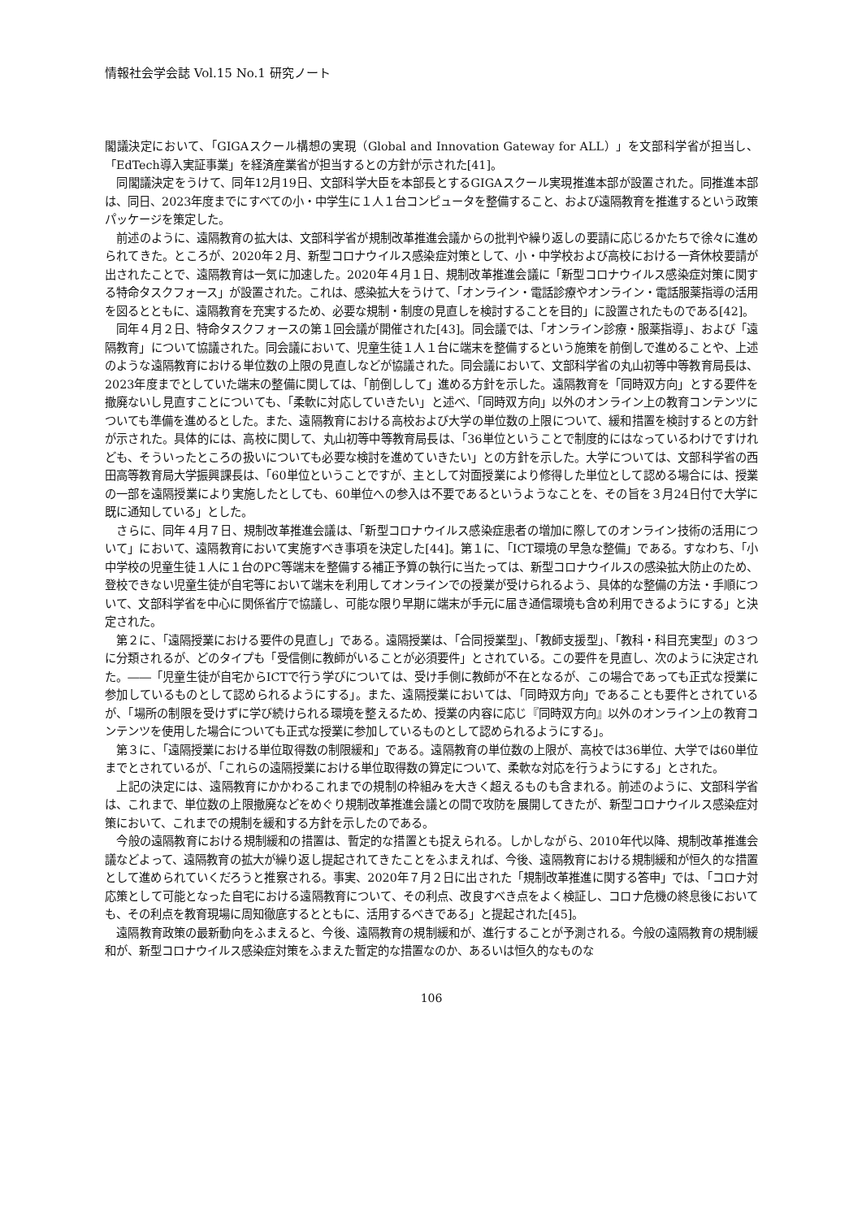情報社会学会誌 Vol.15 No.1 研究ノート
閣議決定において、「GIGAスクール構想の実現（Global and Innovation Gateway for ALL）」を文部科学省が担当し、「EdTech導入実証事業」を経済産業省が担当するとの方針が示された[41]。
同閣議決定をうけて、同年12月19日、文部科学大臣を本部長とするGIGAスクール実現推進本部が設置された。同推進本部は、同日、2023年度までにすべての小・中学生に１人１台コンピュータを整備すること、および遠隔教育を推進するという政策パッケージを策定した。
前述のように、遠隔教育の拡大は、文部科学省が規制改革推進会議からの批判や繰り返しの要請に応じるかたちで徐々に進められてきた。ところが、2020年２月、新型コロナウイルス感染症対策として、小・中学校および高校における一斉休校要請が出されたことで、遠隔教育は一気に加速した。2020年４月１日、規制改革推進会議に「新型コロナウイルス感染症対策に関する特命タスクフォース」が設置された。これは、感染拡大をうけて、「オンライン・電話診療やオンライン・電話服薬指導の活用を図るとともに、遠隔教育を充実するため、必要な規制・制度の見直しを検討することを目的」に設置されたものである[42]。
同年４月２日、特命タスクフォースの第１回会議が開催された[43]。同会議では、「オンライン診療・服薬指導」、および「遠隔教育」について協議された。同会議において、児童生徒１人１台に端末を整備するという施策を前倒しで進めることや、上述のような遠隔教育における単位数の上限の見直しなどが協議された。同会議において、文部科学省の丸山初等中等教育局長は、2023年度までとしていた端末の整備に関しては、「前倒しして」進める方針を示した。遠隔教育を「同時双方向」とする要件を撤廃ないし見直すことについても、「柔軟に対応していきたい」と述べ、「同時双方向」以外のオンライン上の教育コンテンツについても準備を進めるとした。また、遠隔教育における高校および大学の単位数の上限について、緩和措置を検討するとの方針が示された。具体的には、高校に関して、丸山初等中等教育局長は、「36単位ということで制度的にはなっているわけですけれども、そういったところの扱いについても必要な検討を進めていきたい」との方針を示した。大学については、文部科学省の西田高等教育局大学振興課長は、「60単位ということですが、主として対面授業により修得した単位として認める場合には、授業の一部を遠隔授業により実施したとしても、60単位への参入は不要であるというようなことを、その旨を３月24日付で大学に既に通知している」とした。
さらに、同年４月７日、規制改革推進会議は、「新型コロナウイルス感染症患者の増加に際してのオンライン技術の活用について」において、遠隔教育において実施すべき事項を決定した[44]。第１に、「ICT環境の早急な整備」である。すなわち、「小中学校の児童生徒１人に１台のPC等端末を整備する補正予算の執行に当たっては、新型コロナウイルスの感染拡大防止のため、登校できない児童生徒が自宅等において端末を利用してオンラインでの授業が受けられるよう、具体的な整備の方法・手順について、文部科学省を中心に関係省庁で協議し、可能な限り早期に端末が手元に届き通信環境も含め利用できるようにする」と決定された。
第２に、「遠隔授業における要件の見直し」である。遠隔授業は、「合同授業型」、「教師支援型」、「教科・科目充実型」の３つに分類されるが、どのタイプも「受信側に教師がいることが必須要件」とされている。この要件を見直し、次のように決定された。――「児童生徒が自宅からICTで行う学びについては、受け手側に教師が不在となるが、この場合であっても正式な授業に参加しているものとして認められるようにする」。また、遠隔授業においては、「同時双方向」であることも要件とされているが、「場所の制限を受けずに学び続けられる環境を整えるため、授業の内容に応じ『同時双方向』以外のオンライン上の教育コンテンツを使用した場合についても正式な授業に参加しているものとして認められるようにする」。
第３に、「遠隔授業における単位取得数の制限緩和」である。遠隔教育の単位数の上限が、高校では36単位、大学では60単位までとされているが、「これらの遠隔授業における単位取得数の算定について、柔軟な対応を行うようにする」とされた。
上記の決定には、遠隔教育にかかわるこれまでの規制の枠組みを大きく超えるものも含まれる。前述のように、文部科学省は、これまで、単位数の上限撤廃などをめぐり規制改革推進会議との間で攻防を展開してきたが、新型コロナウイルス感染症対策において、これまでの規制を緩和する方針を示したのである。
今般の遠隔教育における規制緩和の措置は、暫定的な措置とも捉えられる。しかしながら、2010年代以降、規制改革推進会議などよって、遠隔教育の拡大が繰り返し提起されてきたことをふまえれば、今後、遠隔教育における規制緩和が恒久的な措置として進められていくだろうと推察される。事実、2020年７月２日に出された「規制改革推進に関する答申」では、「コロナ対応策として可能となった自宅における遠隔教育について、その利点、改良すべき点をよく検証し、コロナ危機の終息後においても、その利点を教育現場に周知徹底するとともに、活用するべきである」と提起された[45]。
遠隔教育政策の最新動向をふまえると、今後、遠隔教育の規制緩和が、進行することが予測される。今般の遠隔教育の規制緩和が、新型コロナウイルス感染症対策をふまえた暫定的な措置なのか、あるいは恒久的なものな
106